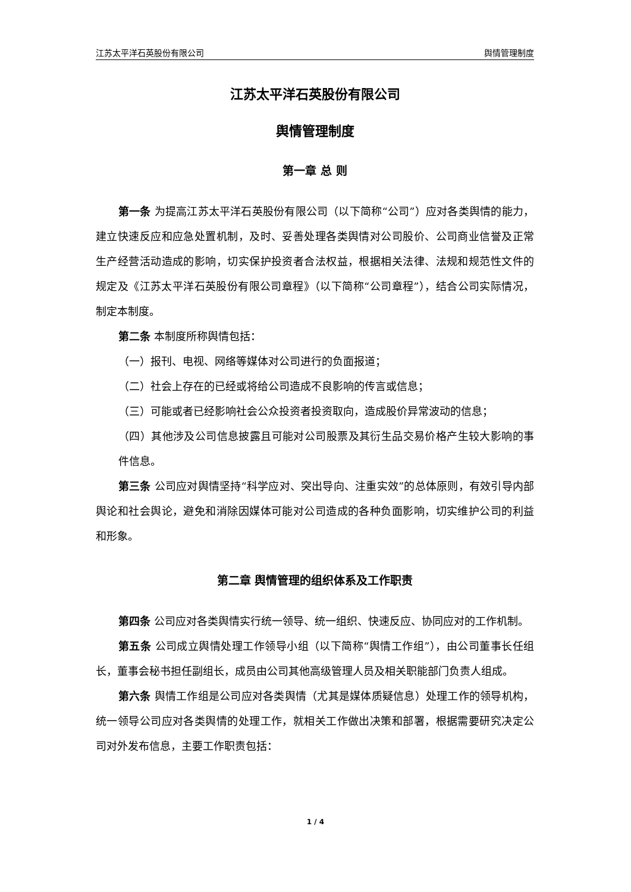江苏太平洋石英股份有限公司 舆情管理制度
江苏太平洋石英股份有限公司
舆情管理制度
第一章 总 则
第一条 为提高江苏太平洋石英股份有限公司（以下简称“公司”）应对各类舆情的能力，建立快速反应和应急处置机制，及时、妥善处理各类舆情对公司股价、公司商业信誉及正常生产经营活动造成的影响，切实保护投资者合法权益，根据相关法律、法规和规范性文件的规定及《江苏太平洋石英股份有限公司章程》（以下简称“公司章程”），结合公司实际情况，制定本制度。
第二条 本制度所称舆情包括：
（一）报刊、电视、网络等媒体对公司进行的负面报道；
（二）社会上存在的已经或将给公司造成不良影响的传言或信息；
（三）可能或者已经影响社会公众投资者投资取向，造成股价异常波动的信息；
（四）其他涉及公司信息披露且可能对公司股票及其衍生品交易价格产生较大影响的事件信息。
第三条 公司应对舆情坚持“科学应对、突出导向、注重实效”的总体原则，有效引导内部舆论和社会舆论，避免和消除因媒体可能对公司造成的各种负面影响，切实维护公司的利益和形象。
第二章 舆情管理的组织体系及工作职责
第四条 公司应对各类舆情实行统一领导、统一组织、快速反应、协同应对的工作机制。
第五条 公司成立舆情处理工作领导小组（以下简称“舆情工作组”），由公司董事长任组长，董事会秘书担任副组长，成员由公司其他高级管理人员及相关职能部门负责人组成。
第六条 舆情工作组是公司应对各类舆情（尤其是媒体质疑信息）处理工作的领导机构，统一领导公司应对各类舆情的处理工作，就相关工作做出决策和部署，根据需要研究决定公司对外发布信息，主要工作职责包括：
1 / 4